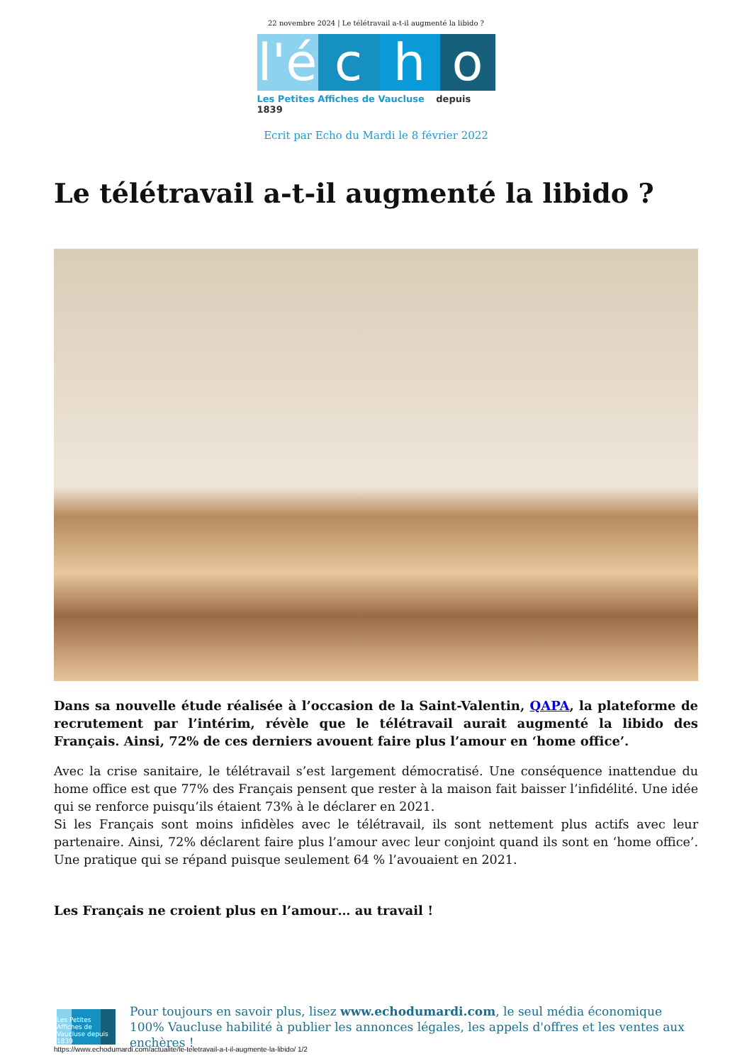22 novembre 2024 | Le télétravail a-t-il augmenté la libido ?
l'é
c
h
o
Les Petites Affiches de Vaucluse depuis 1839
Ecrit par Echo du Mardi le 8 février 2022
Le télétravail a-t-il augmenté la libido ?
Dans sa nouvelle étude réalisée à l’occasion de la Saint-Valentin, QAPA, la plateforme de recrutement par l’intérim, révèle que le télétravail aurait augmenté la libido des Français. Ainsi, 72% de ces derniers avouent faire plus l’amour en ‘home office’.
Avec la crise sanitaire, le télétravail s’est largement démocratisé. Une conséquence inattendue du home office est que 77% des Français pensent que rester à la maison fait baisser l’infidélité. Une idée qui se renforce puisqu’ils étaient 73% à le déclarer en 2021.
Si les Français sont moins infidèles avec le télétravail, ils sont nettement plus actifs avec leur partenaire. Ainsi, 72% déclarent faire plus l’amour avec leur conjoint quand ils sont en ‘home office’. Une pratique qui se répand puisque seulement 64 % l’avouaient en 2021.
Les Français ne croient plus en l’amour… au travail !
Les Petites Affiches de Vaucluse depuis 1839
Pour toujours en savoir plus, lisez www.echodumardi.com, le seul média économique 100% Vaucluse habilité à publier les annonces légales, les appels d'offres et les ventes aux enchères !
https://www.echodumardi.com/actualite/le-teletravail-a-t-il-augmente-la-libido/ 1/2